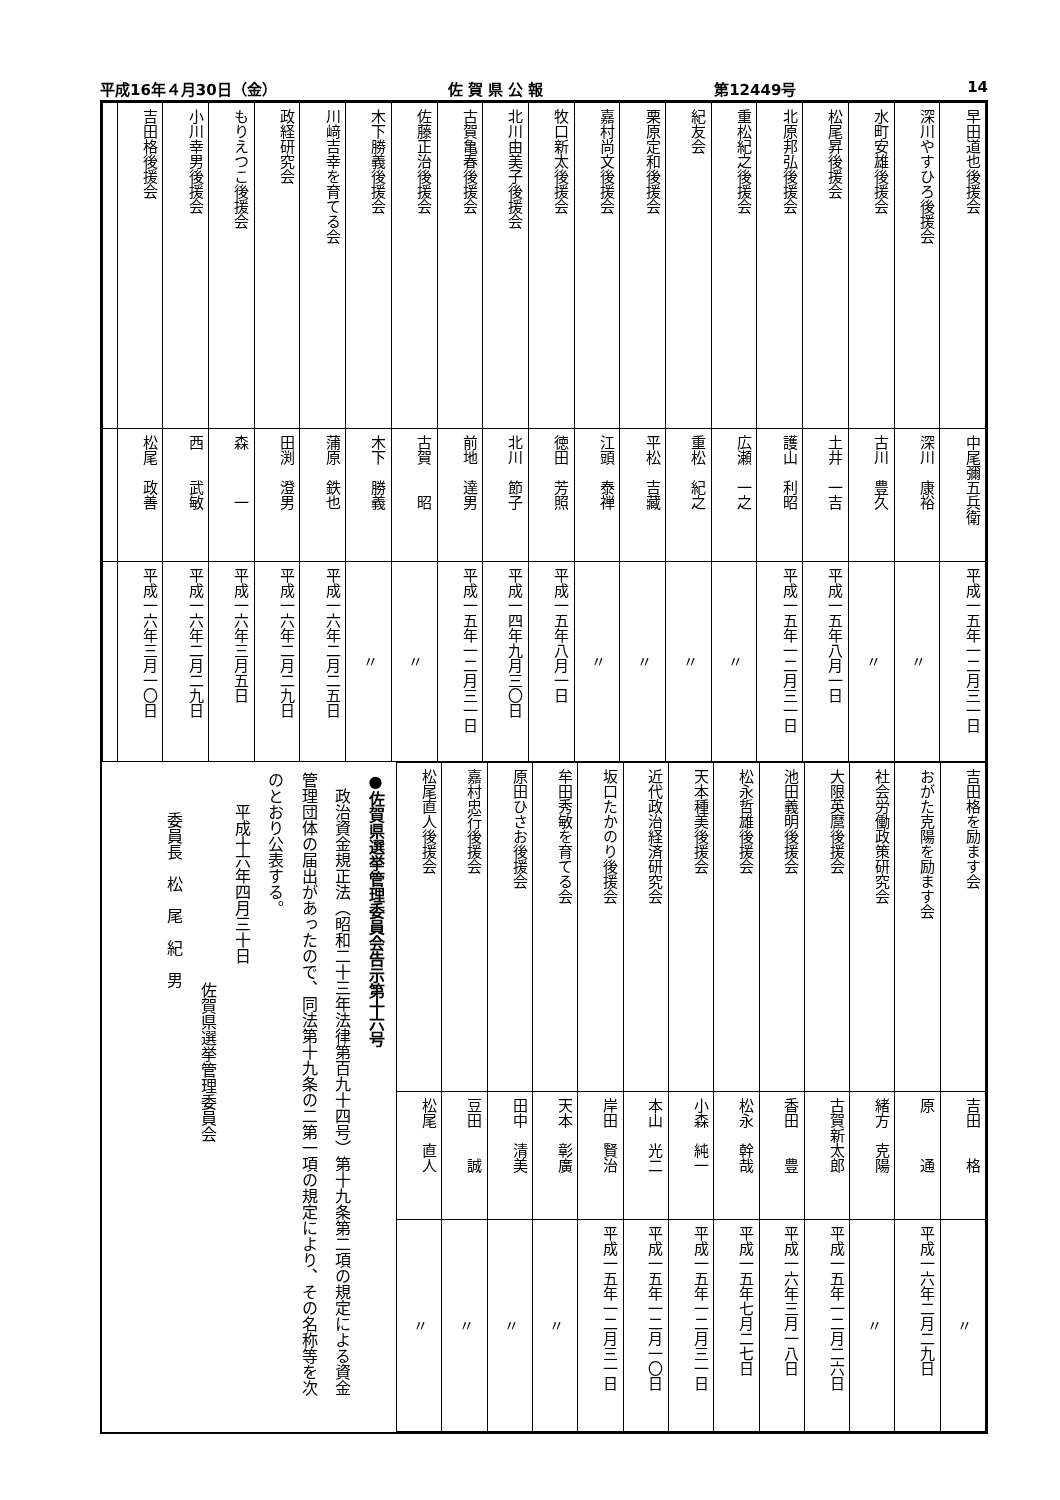平成16年４月30日（金） 佐 賀 県 公 報 第12449号 14
| 早田道也後援会 | 中尾彌五兵衛 | 平成一五年一二月三一日 |
| 深川やすひろ後援会 | 深川 康裕 | 〃 |
| 水町安雄後援会 | 古川 豊久 | 〃 |
| 松尾昇後援会 | 土井 一吉 | 平成一五年八月一日 |
| 北原邦弘後援会 | 護山 利昭 | 平成一五年一二月三一日 |
| 重松紀之後援会 | 広瀬 一之 | 〃 |
| 紀友会 | 重松 紀之 | 〃 |
| 栗原定和後援会 | 平松 吉藏 | 〃 |
| 嘉村尚文後援会 | 江頭 泰禅 | 〃 |
| 牧口新太後援会 | 徳田 芳照 | 平成一五年八月一日 |
| 北川由美子後援会 | 北川 節子 | 平成一四年九月三〇日 |
| 古賀亀春後援会 | 前地 達男 | 平成一五年一二月三一日 |
| 佐藤正治後援会 | 古賀 昭 | 〃 |
| 木下勝義後援会 | 木下 勝義 | 〃 |
| 川﨑吉幸を育てる会 | 蒲原 鉄也 | 平成一六年二月二五日 |
| 政経研究会 | 田渕 澄男 | 平成一六年二月二九日 |
| もりえつこ後援会 | 森 一 | 平成一六年三月五日 |
| 小川幸男後援会 | 西 武敏 | 平成一六年二月二九日 |
| 吉田格後援会 | 松尾 政善 | 平成一六年三月一〇日 |
| 吉田格を励ます会 | 吉田 格 | 〃 |
| おがた克陽を励ます会 | 原 通 | 平成一六年二月二九日 |
| 社会労働政策研究会 | 緒方 克陽 | 〃 |
| 大限英麿後援会 | 古賀新太郎 | 平成一五年一二月二六日 |
| 池田義明後援会 | 香田 豊 | 平成一六年三月一八日 |
| 松永哲雄後援会 | 松永 幹哉 | 平成一五年七月二七日 |
| 天本種美後援会 | 小森 純一 | 平成一五年一二月三一日 |
| 近代政治経済研究会 | 本山 光二 | 平成一五年一二月一〇日 |
| 坂口たかのり後援会 | 岸田 賢治 | 平成一五年一二月三一日 |
| 牟田秀敏を育てる会 | 天本 彰廣 | 〃 |
| 原田ひさお後援会 | 田中 清美 | 〃 |
| 嘉村忠行後援会 | 豆田 誠 | 〃 |
| 松尾直人後援会 | 松尾 直人 | 〃 |
●佐賀県選挙管理委員会告示第十六号
　政治資金規正法（昭和二十三年法律第百九十四号）第十九条第二項の規定による資金管理団体の届出があったので、同法第十九条の二第一項の規定により、その名称等を次のとおり公表する。
　　平成十六年四月三十日
佐賀県選挙管理委員会
委員長　松　尾　紀　男